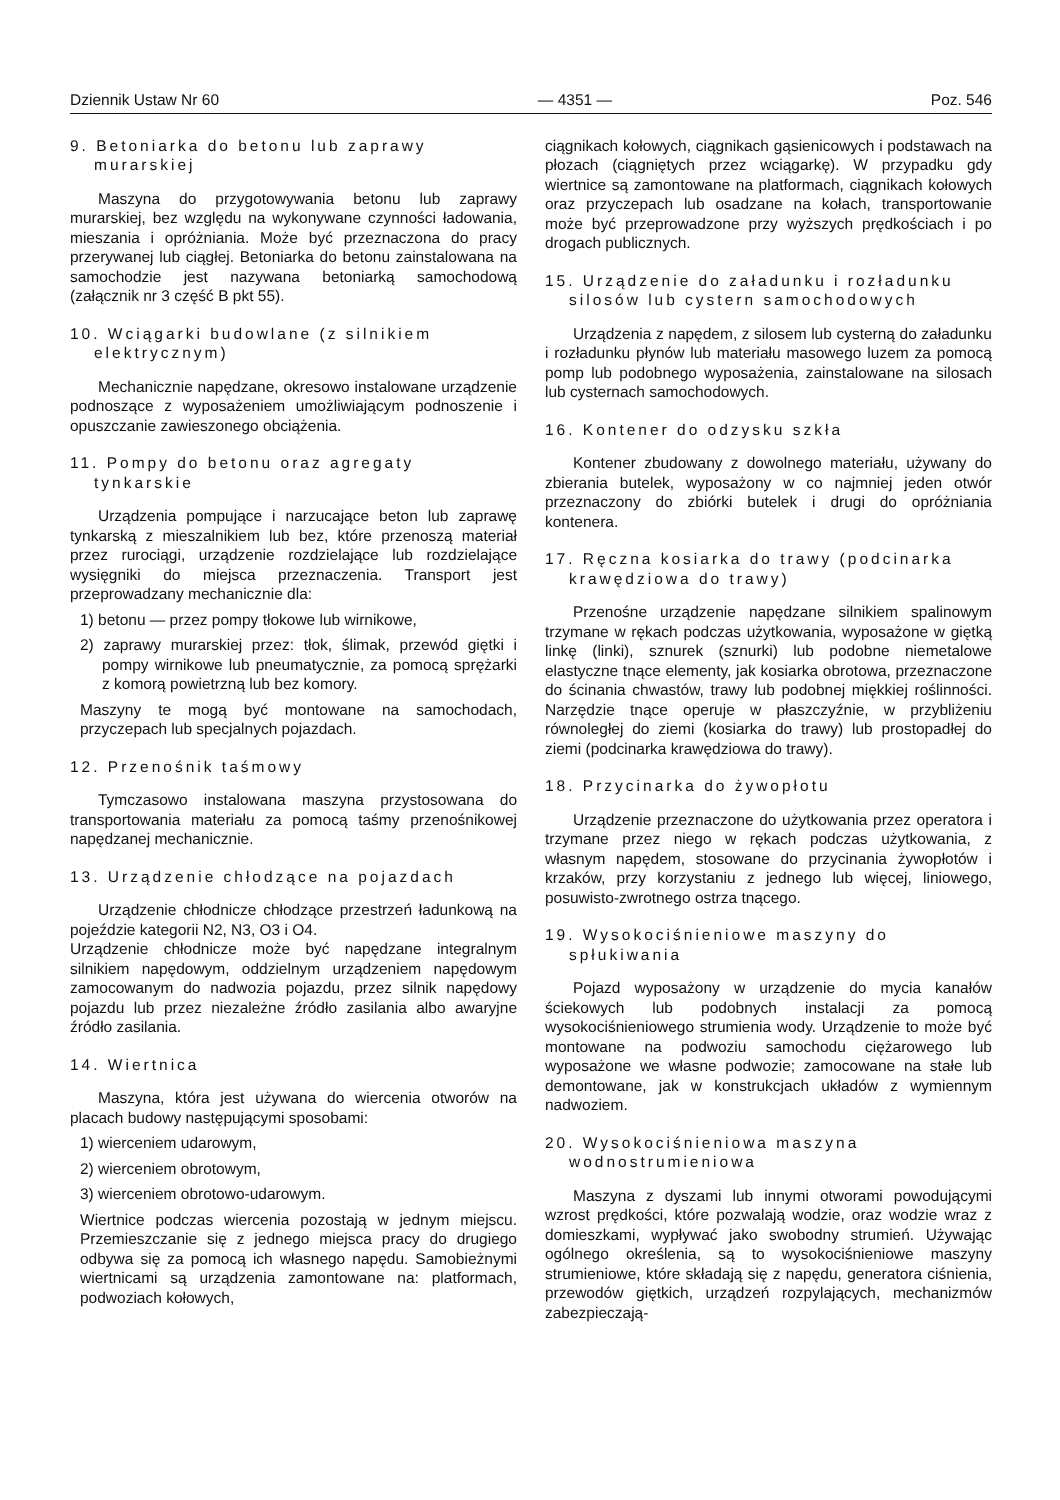Dziennik Ustaw Nr 60 — 4351 — Poz. 546
9. Betoniarka do betonu lub zaprawy murarskiej
Maszyna do przygotowywania betonu lub zaprawy murarskiej, bez względu na wykonywane czynności ładowania, mieszania i opróżniania. Może być przeznaczona do pracy przerywanej lub ciągłej. Betoniarka do betonu zainstalowana na samochodzie jest nazywana betoniarką samochodową (załącznik nr 3 część B pkt 55).
10. Wciągarki budowlane (z silnikiem elektrycznym)
Mechanicznie napędzane, okresowo instalowane urządzenie podnoszące z wyposażeniem umożliwiającym podnoszenie i opuszczanie zawieszonego obciążenia.
11. Pompy do betonu oraz agregaty tynkarskie
Urządzenia pompujące i narzucające beton lub zaprawę tynkarską z mieszalnikiem lub bez, które przenoszą materiał przez rurociągi, urządzenie rozdzielające lub rozdzielające wysięgniki do miejsca przeznaczenia. Transport jest przeprowadzany mechanicznie dla:
1) betonu — przez pompy tłokowe lub wirnikowe,
2) zaprawy murarskiej przez: tłok, ślimak, przewód giętki i pompy wirnikowe lub pneumatycznie, za pomocą sprężarki z komorą powietrzną lub bez komory.
Maszyny te mogą być montowane na samochodach, przyczepach lub specjalnych pojazdach.
12. Przenośnik taśmowy
Tymczasowo instalowana maszyna przystosowana do transportowania materiału za pomocą taśmy przenośnikowej napędzanej mechanicznie.
13. Urządzenie chłodzące na pojazdach
Urządzenie chłodnicze chłodzące przestrzeń ładunkową na pojeździe kategorii N2, N3, O3 i O4.
Urządzenie chłodnicze może być napędzane integralnym silnikiem napędowym, oddzielnym urządzeniem napędowym zamocowanym do nadwozia pojazdu, przez silnik napędowy pojazdu lub przez niezależne źródło zasilania albo awaryjne źródło zasilania.
14. Wiertnica
Maszyna, która jest używana do wiercenia otworów na placach budowy następującymi sposobami:
1) wierceniem udarowym,
2) wierceniem obrotowym,
3) wierceniem obrotowo-udarowym.
Wiertnice podczas wiercenia pozostają w jednym miejscu. Przemieszczanie się z jednego miejsca pracy do drugiego odbywa się za pomocą ich własnego napędu. Samobieżnymi wiertnicami są urządzenia zamontowane na: platformach, podwoziach kołowych,
ciągnikach kołowych, ciągnikach gąsienicowych i podstawach na płozach (ciągniętych przez wciągarkę). W przypadku gdy wiertnice są zamontowane na platformach, ciągnikach kołowych oraz przyczepach lub osadzane na kołach, transportowanie może być przeprowadzone przy wyższych prędkościach i po drogach publicznych.
15. Urządzenie do załadunku i rozładunku silosów lub cystern samochodowych
Urządzenia z napędem, z silosem lub cysterną do załadunku i rozładunku płynów lub materiału masowego luzem za pomocą pomp lub podobnego wyposażenia, zainstalowane na silosach lub cysternach samochodowych.
16. Kontener do odzysku szkła
Kontener zbudowany z dowolnego materiału, używany do zbierania butelek, wyposażony w co najmniej jeden otwór przeznaczony do zbiórki butelek i drugi do opróżniania kontenera.
17. Ręczna kosiarka do trawy (podcinarka krawędziowa do trawy)
Przenośne urządzenie napędzane silnikiem spalinowym trzymane w rękach podczas użytkowania, wyposażone w giętką linkę (linki), sznurek (sznurki) lub podobne niemetalowe elastyczne tnące elementy, jak kosiarka obrotowa, przeznaczone do ścinania chwastów, trawy lub podobnej miękkiej roślinności. Narzędzie tnące operuje w płaszczyźnie, w przybliżeniu równoległej do ziemi (kosiarka do trawy) lub prostopadłej do ziemi (podcinarka krawędziowa do trawy).
18. Przycinarka do żywopłotu
Urządzenie przeznaczone do użytkowania przez operatora i trzymane przez niego w rękach podczas użytkowania, z własnym napędem, stosowane do przycinania żywopłotów i krzaków, przy korzystaniu z jednego lub więcej, liniowego, posuwisto-zwrotnego ostrza tnącego.
19. Wysokociśnieniowe maszyny do spłukiwania
Pojazd wyposażony w urządzenie do mycia kanałów ściekowych lub podobnych instalacji za pomocą wysokociśnieniowego strumienia wody. Urządzenie to może być montowane na podwoziu samochodu ciężarowego lub wyposażone we własne podwozie; zamocowane na stałe lub demontowane, jak w konstrukcjach układów z wymiennym nadwoziem.
20. Wysokociśnieniowa maszyna wodnostrumieniowa
Maszyna z dyszami lub innymi otworami powodującymi wzrost prędkości, które pozwalają wodzie, oraz wodzie wraz z domieszkami, wypływać jako swobodny strumień. Używając ogólnego określenia, są to wysokociśnieniowe maszyny strumieniowe, które składają się z napędu, generatora ciśnienia, przewodów giętkich, urządzeń rozpylających, mechanizmów zabezpieczają-